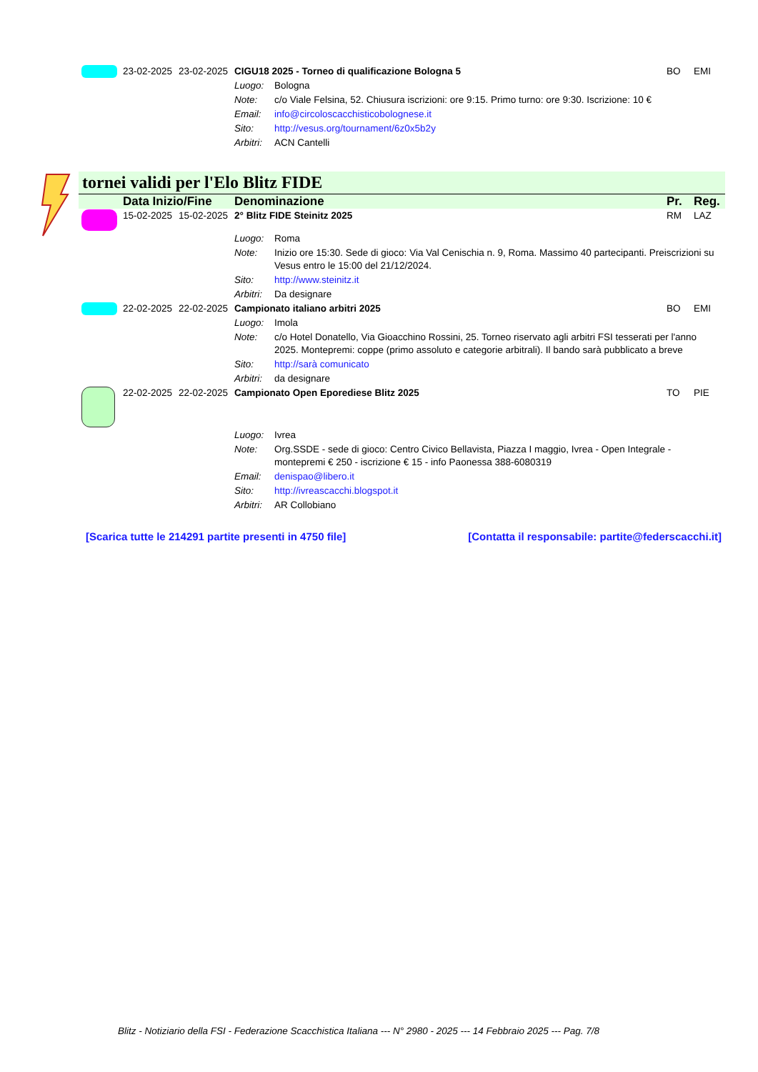| | 23-02-2025 | 23-02-2025 | CIGU18 2025 - Torneo di qualificazione Bologna 5 | | BO | EMI |
| | | | Luogo: | Bologna | | |
| | | | Note: | c/o Viale Felsina, 52. Chiusura iscrizioni: ore 9:15. Primo turno: ore 9:30. Iscrizione: 10 € | | |
| | | | Email: | info@circoloscacchisticobolognese.it | | |
| | | | Sito: | http://vesus.org/tournament/6z0x5b2y | | |
| | | | Arbitri: | ACN Cantelli | | |
tornei validi per l'Elo Blitz FIDE
| | Data Inizio/Fine | | Denominazione | | Pr. | Reg. |
| | 15-02-2025 | 15-02-2025 | 2° Blitz FIDE Steinitz 2025 | | RM | LAZ |
| | | | Luogo: | Roma | | |
| | | | Note: | Inizio ore 15:30. Sede di gioco: Via Val Cenischia n. 9, Roma. Massimo 40 partecipanti. Preiscrizioni su Vesus entro le 15:00 del 21/12/2024. | | |
| | | | Sito: | http://www.steinitz.it | | |
| | | | Arbitri: | Da designare | | |
| | 22-02-2025 | 22-02-2025 | Campionato italiano arbitri 2025 | | BO | EMI |
| | | | Luogo: | Imola | | |
| | | | Note: | c/o Hotel Donatello, Via Gioacchino Rossini, 25. Torneo riservato agli arbitri FSI tesserati per l'anno 2025. Montepremi: coppe (primo assoluto e categorie arbitrali). Il bando sarà pubblicato a breve | | |
| | | | Sito: | http://sarà comunicato | | |
| | | | Arbitri: | da designare | | |
| | 22-02-2025 | 22-02-2025 | Campionato Open Eporediese Blitz 2025 | | TO | PIE |
| | | | Luogo: | Ivrea | | |
| | | | Note: | Org.SSDE - sede di gioco: Centro Civico Bellavista, Piazza I maggio, Ivrea - Open Integrale - montepremi € 250 - iscrizione € 15 - info Paonessa 388-6080319 | | |
| | | | Email: | denispao@libero.it | | |
| | | | Sito: | http://ivreascacchi.blogspot.it | | |
| | | | Arbitri: | AR Collobiano | | |
[Scarica tutte le 214291 partite presenti in 4750 file] [Contatta il responsabile: partite@federscacchi.it]
Blitz - Notiziario della FSI - Federazione Scacchistica Italiana --- N° 2980 - 2025 --- 14 Febbraio 2025 --- Pag. 7/8